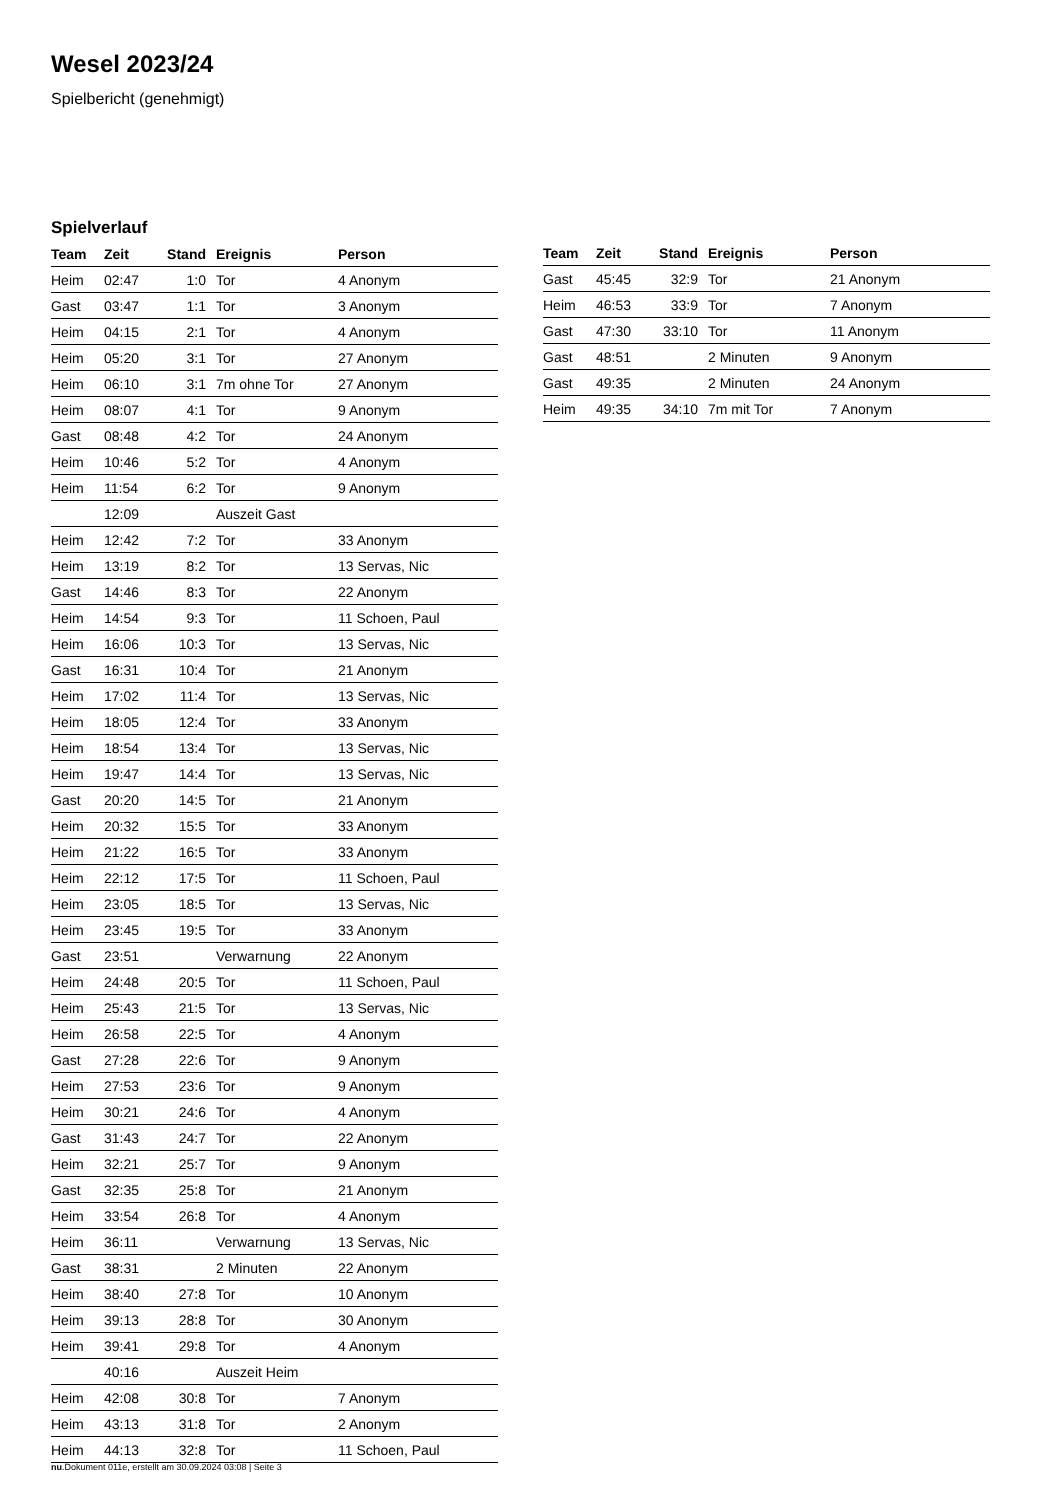Wesel 2023/24
Spielbericht (genehmigt)
Spielverlauf
| Team | Zeit | Stand | Ereignis | Person |
| --- | --- | --- | --- | --- |
| Heim | 02:47 | 1:0 | Tor | 4 Anonym |
| Gast | 03:47 | 1:1 | Tor | 3 Anonym |
| Heim | 04:15 | 2:1 | Tor | 4 Anonym |
| Heim | 05:20 | 3:1 | Tor | 27 Anonym |
| Heim | 06:10 | 3:1 | 7m ohne Tor | 27 Anonym |
| Heim | 08:07 | 4:1 | Tor | 9 Anonym |
| Gast | 08:48 | 4:2 | Tor | 24 Anonym |
| Heim | 10:46 | 5:2 | Tor | 4 Anonym |
| Heim | 11:54 | 6:2 | Tor | 9 Anonym |
| | 12:09 | | Auszeit Gast | |
| Heim | 12:42 | 7:2 | Tor | 33 Anonym |
| Heim | 13:19 | 8:2 | Tor | 13 Servas, Nic |
| Gast | 14:46 | 8:3 | Tor | 22 Anonym |
| Heim | 14:54 | 9:3 | Tor | 11 Schoen, Paul |
| Heim | 16:06 | 10:3 | Tor | 13 Servas, Nic |
| Gast | 16:31 | 10:4 | Tor | 21 Anonym |
| Heim | 17:02 | 11:4 | Tor | 13 Servas, Nic |
| Heim | 18:05 | 12:4 | Tor | 33 Anonym |
| Heim | 18:54 | 13:4 | Tor | 13 Servas, Nic |
| Heim | 19:47 | 14:4 | Tor | 13 Servas, Nic |
| Gast | 20:20 | 14:5 | Tor | 21 Anonym |
| Heim | 20:32 | 15:5 | Tor | 33 Anonym |
| Heim | 21:22 | 16:5 | Tor | 33 Anonym |
| Heim | 22:12 | 17:5 | Tor | 11 Schoen, Paul |
| Heim | 23:05 | 18:5 | Tor | 13 Servas, Nic |
| Heim | 23:45 | 19:5 | Tor | 33 Anonym |
| Gast | 23:51 | | Verwarnung | 22 Anonym |
| Heim | 24:48 | 20:5 | Tor | 11 Schoen, Paul |
| Heim | 25:43 | 21:5 | Tor | 13 Servas, Nic |
| Heim | 26:58 | 22:5 | Tor | 4 Anonym |
| Gast | 27:28 | 22:6 | Tor | 9 Anonym |
| Heim | 27:53 | 23:6 | Tor | 9 Anonym |
| Heim | 30:21 | 24:6 | Tor | 4 Anonym |
| Gast | 31:43 | 24:7 | Tor | 22 Anonym |
| Heim | 32:21 | 25:7 | Tor | 9 Anonym |
| Gast | 32:35 | 25:8 | Tor | 21 Anonym |
| Heim | 33:54 | 26:8 | Tor | 4 Anonym |
| Heim | 36:11 | | Verwarnung | 13 Servas, Nic |
| Gast | 38:31 | | 2 Minuten | 22 Anonym |
| Heim | 38:40 | 27:8 | Tor | 10 Anonym |
| Heim | 39:13 | 28:8 | Tor | 30 Anonym |
| Heim | 39:41 | 29:8 | Tor | 4 Anonym |
| | 40:16 | | Auszeit Heim | |
| Heim | 42:08 | 30:8 | Tor | 7 Anonym |
| Heim | 43:13 | 31:8 | Tor | 2 Anonym |
| Heim | 44:13 | 32:8 | Tor | 11 Schoen, Paul |
| Team | Zeit | Stand | Ereignis | Person |
| --- | --- | --- | --- | --- |
| Gast | 45:45 | 32:9 | Tor | 21 Anonym |
| Heim | 46:53 | 33:9 | Tor | 7 Anonym |
| Gast | 47:30 | 33:10 | Tor | 11 Anonym |
| Gast | 48:51 | | 2 Minuten | 9 Anonym |
| Gast | 49:35 | | 2 Minuten | 24 Anonym |
| Heim | 49:35 | 34:10 | 7m mit Tor | 7 Anonym |
nu.Dokument 011e, erstellt am 30.09.2024 03:08 | Seite 3